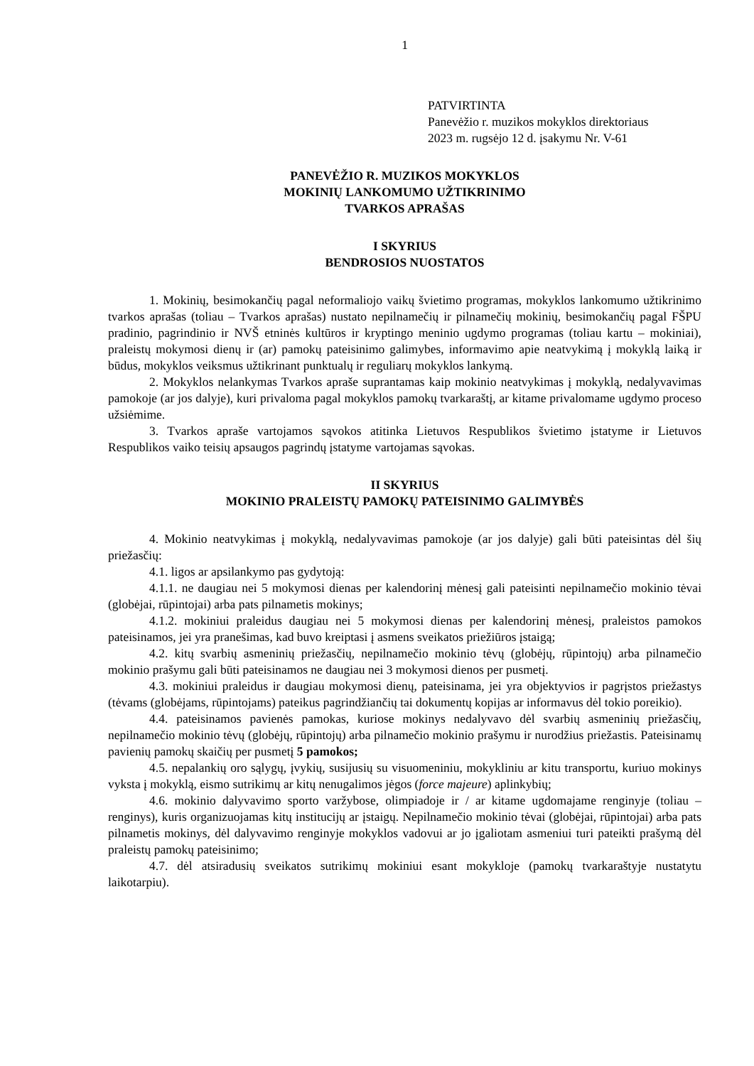1
PATVIRTINTA
Panevėžio r. muzikos mokyklos direktoriaus
2023 m. rugsėjo 12 d. įsakymu Nr. V-61
PANEVĖŽIO R. MUZIKOS MOKYKLOS
MOKINIŲ LANKOMUMO UŽTIKRINIMO
TVARKOS APRAŠAS
I SKYRIUS
BENDROSIOS NUOSTATOS
1. Mokinių, besimokančių pagal neformaliojo vaikų švietimo programas, mokyklos lankomumo užtikrinimo tvarkos aprašas (toliau – Tvarkos aprašas) nustato nepilnamečių ir pilnamečių mokinių, besimokančių pagal FŠPU pradinio, pagrindinio ir NVŠ etninės kultūros ir kryptingo meninio ugdymo programas (toliau kartu – mokiniai), praleistų mokymosi dienų ir (ar) pamokų pateisinimo galimybes, informavimo apie neatvykimą į mokyklą laiką ir būdus, mokyklos veiksmus užtikrinant punktualų ir reguliarų mokyklos lankymą.
2. Mokyklos nelankymas Tvarkos apraše suprantamas kaip mokinio neatvykimas į mokyklą, nedalyvavimas pamokoje (ar jos dalyje), kuri privaloma pagal mokyklos pamokų tvarkaraštį, ar kitame privalomame ugdymo proceso užsiėmime.
3. Tvarkos apraše vartojamos sąvokos atitinka Lietuvos Respublikos švietimo įstatyme ir Lietuvos Respublikos vaiko teisių apsaugos pagrindų įstatyme vartojamas sąvokas.
II SKYRIUS
MOKINIO PRALEISTŲ PAMOKŲ PATEISINIMO GALIMYBĖS
4. Mokinio neatvykimas į mokyklą, nedalyvavimas pamokoje (ar jos dalyje) gali būti pateisintas dėl šių priežasčių:
4.1. ligos ar apsilankymo pas gydytoją:
4.1.1. ne daugiau nei 5 mokymosi dienas per kalendorinį mėnesį gali pateisinti nepilnamečio mokinio tėvai (globėjai, rūpintojai) arba pats pilnametis mokinys;
4.1.2. mokiniui praleidus daugiau nei 5 mokymosi dienas per kalendorinį mėnesį, praleistos pamokos pateisinamos, jei yra pranešimas, kad buvo kreiptasi į asmens sveikatos priežiūros įstaigą;
4.2. kitų svarbių asmeninių priežasčių, nepilnamečio mokinio tėvų (globėjų, rūpintojų) arba pilnamečio mokinio prašymu gali būti pateisinamos ne daugiau nei 3 mokymosi dienos per pusmetį.
4.3. mokiniui praleidus ir daugiau mokymosi dienų, pateisinama, jei yra objektyvios ir pagrįstos priežastys (tėvams (globėjams, rūpintojams) pateikus pagrindžiančių tai dokumentų kopijas ar informavus dėl tokio poreikio).
4.4. pateisinamos pavienės pamokas, kuriose mokinys nedalyvavo dėl svarbių asmeninių priežasčių, nepilnamečio mokinio tėvų (globėjų, rūpintojų) arba pilnamečio mokinio prašymu ir nurodžius priežastis. Pateisinamų pavienių pamokų skaičių per pusmetį 5 pamokos;
4.5. nepalankių oro sąlygų, įvykių, susijusių su visuomeniniu, mokykliniu ar kitu transportu, kuriuo mokinys vyksta į mokyklą, eismo sutrikimų ar kitų nenugalimos jėgos (force majeure) aplinkybių;
4.6. mokinio dalyvavimo sporto varžybose, olimpiadoje ir / ar kitame ugdomajame renginyje (toliau – renginys), kuris organizuojamas kitų institucijų ar įstaigų. Nepilnamečio mokinio tėvai (globėjai, rūpintojai) arba pats pilnametis mokinys, dėl dalyvavimo renginyje mokyklos vadovui ar jo įgaliotam asmeniui turi pateikti prašymą dėl praleistų pamokų pateisinimo;
4.7. dėl atsiradusių sveikatos sutrikimų mokiniui esant mokykloje (pamokų tvarkaraštyje nustatytu laikotarpiu).